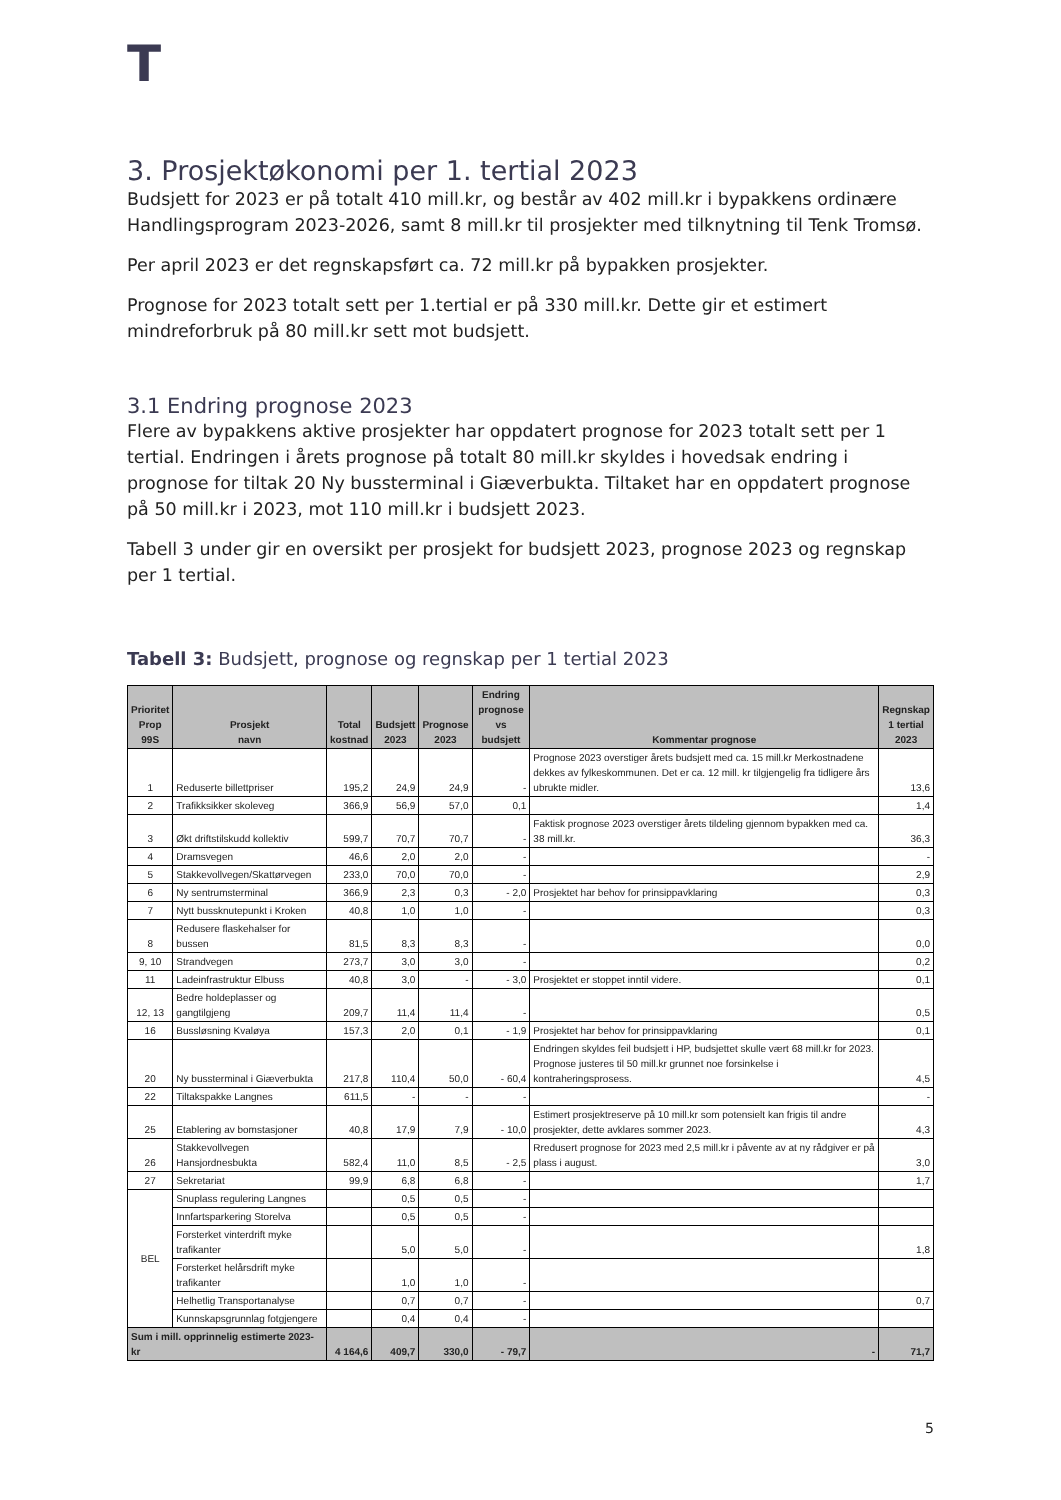T
3. Prosjektøkonomi per 1. tertial 2023
Budsjett for 2023 er på totalt 410 mill.kr, og består av 402 mill.kr i bypakkens ordinære Handlingsprogram 2023-2026, samt 8 mill.kr til prosjekter med tilknytning til Tenk Tromsø.
Per april 2023 er det regnskapsført ca. 72 mill.kr på bypakken prosjekter.
Prognose for 2023 totalt sett per 1.tertial er på 330 mill.kr. Dette gir et estimert mindreforbruk på 80 mill.kr sett mot budsjett.
3.1 Endring prognose 2023
Flere av bypakkens aktive prosjekter har oppdatert prognose for 2023 totalt sett per 1 tertial. Endringen i årets prognose på totalt 80 mill.kr skyldes i hovedsak endring i prognose for tiltak 20 Ny bussterminal i Giæverbukta. Tiltaket har en oppdatert prognose på 50 mill.kr i 2023, mot 110 mill.kr i budsjett 2023.
Tabell 3 under gir en oversikt per prosjekt for budsjett 2023, prognose 2023 og regnskap per 1 tertial.
Tabell 3: Budsjett, prognose og regnskap per 1 tertial 2023
| Prioritet Prop 99S | Prosjekt navn | Total kostnad | Budsjett 2023 | Prognose 2023 | Endring prognose vs budsjett | Kommentar prognose | Regnskap 1 tertial 2023 |
| --- | --- | --- | --- | --- | --- | --- | --- |
| 1 | Reduserte billettpriser | 195,2 | 24,9 | 24,9 | - | Prognose 2023 overstiger årets budsjett med ca. 15 mill.kr Merkostnadene dekkes av fylkeskommunen. Det er ca. 12 mill. kr tilgjengelig fra tidligere års ubrukte midler. | 13,6 |
| 2 | Trafikksikker skoleveg | 366,9 | 56,9 | 57,0 | 0,1 | | 1,4 |
| 3 | Økt driftstilskudd kollektiv | 599,7 | 70,7 | 70,7 | - | Faktisk prognose 2023 overstiger årets tildeling gjennom bypakken med ca. 38 mill.kr. | 36,3 |
| 4 | Dramsvegen | 46,6 | 2,0 | 2,0 | - | | - |
| 5 | Stakkevollvegen/Skattørvegen | 233,0 | 70,0 | 70,0 | - | | 2,9 |
| 6 | Ny sentrumsterminal | 366,9 | 2,3 | 0,3 | - 2,0 | Prosjektet har behov for prinsippavklaring | 0,3 |
| 7 | Nytt bussknutepunkt i Kroken | 40,8 | 1,0 | 1,0 | - | | 0,3 |
| 8 | Redusere flaskehalser for bussen | 81,5 | 8,3 | 8,3 | - | | 0,0 |
| 9, 10 | Strandvegen | 273,7 | 3,0 | 3,0 | - | | 0,2 |
| 11 | Ladeinfrastruktur Elbuss | 40,8 | 3,0 | - | - 3,0 | Prosjektet er stoppet inntil videre. | 0,1 |
| 12, 13 | Bedre holdeplasser og gangtilgjeng | 209,7 | 11,4 | 11,4 | - | | 0,5 |
| 16 | Bussløsning Kvaløya | 157,3 | 2,0 | 0,1 | - 1,9 | Prosjektet har behov for prinsippavklaring | 0,1 |
| 20 | Ny bussterminal i Giæverbukta | 217,8 | 110,4 | 50,0 | - 60,4 | Endringen skyldes feil budsjett i HP, budsjettet skulle vært 68 mill.kr for 2023. Prognose justeres til 50 mill.kr grunnet noe forsinkelse i kontraheringsprosess. | 4,5 |
| 22 | Tiltakspakke Langnes | 611,5 | - | - | - | | - |
| 25 | Etablering av bomstasjoner | 40,8 | 17,9 | 7,9 | - 10,0 | Estimert prosjektreserve på 10 mill.kr som potensielt kan frigis til andre prosjekter, dette avklares sommer 2023. | 4,3 |
| 26 | Stakkevollvegen Hansjordnesbukta | 582,4 | 11,0 | 8,5 | - 2,5 | Rredusert prognose for 2023 med 2,5 mill.kr i påvente av at ny rådgiver er på plass i august. | 3,0 |
| 27 | Sekretariat | 99,9 | 6,8 | 6,8 | - | | 1,7 |
| BEL | Snuplass regulering Langnes | | 0,5 | 0,5 | - | | |
| | Innfartsparkering Storelva | | 0,5 | 0,5 | - | | |
| | Forsterket vinterdrift myke trafikanter | | 5,0 | 5,0 | - | | 1,8 |
| | Forsterket helårsdrift myke trafikanter | | 1,0 | 1,0 | - | | |
| | Helhetlig Transportanalyse | | 0,7 | 0,7 | - | | 0,7 |
| | Kunnskapsgrunnlag fotgjengere | | 0,4 | 0,4 | - | | |
| Sum i mill. opprinnelig estimerte 2023-kr | | 4 164,6 | 409,7 | 330,0 | - 79,7 | - | 71,7 |
5